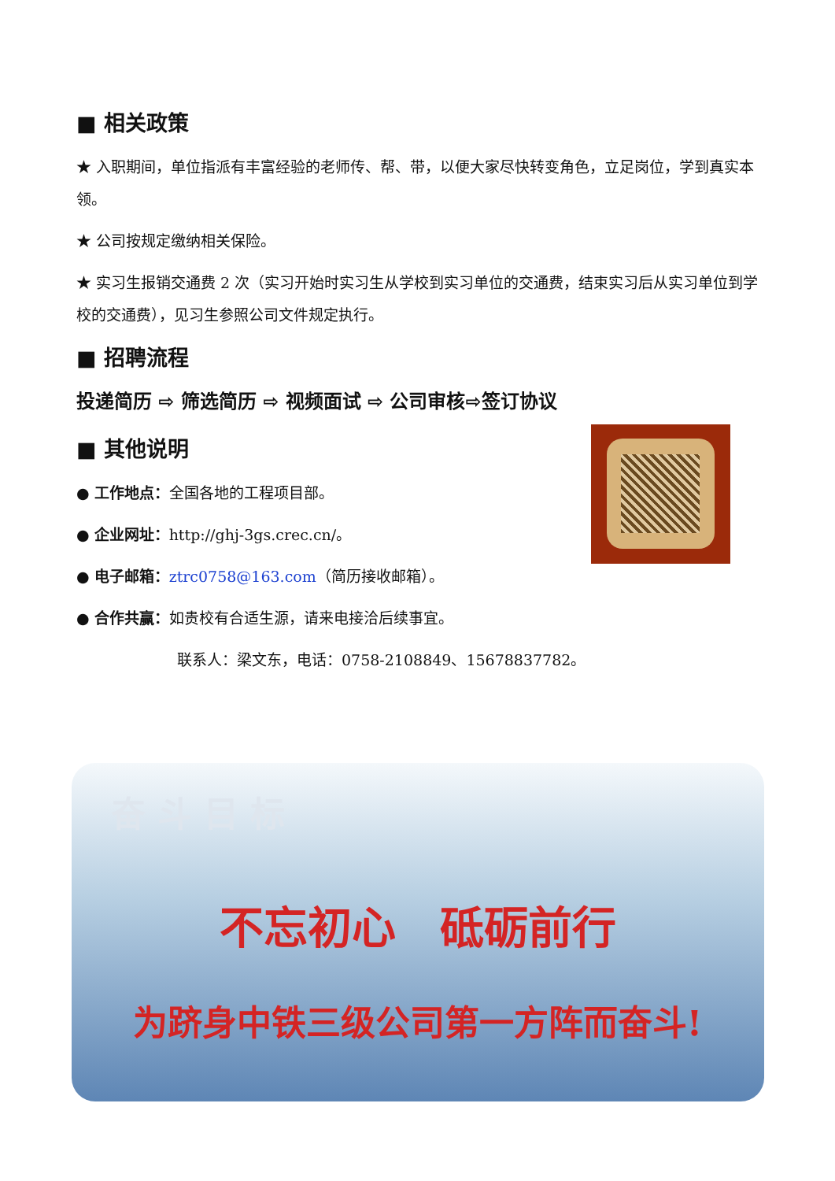■ 相关政策
★ 入职期间，单位指派有丰富经验的老师传、帮、带，以便大家尽快转变角色，立足岗位，学到真实本领。
★ 公司按规定缴纳相关保险。
★ 实习生报销交通费 2 次（实习开始时实习生从学校到实习单位的交通费，结束实习后从实习单位到学校的交通费），见习生参照公司文件规定执行。
■ 招聘流程
投递简历 ⇨ 筛选简历 ⇨ 视频面试 ⇨ 公司审核⇨签订协议
■ 其他说明
● 工作地点：全国各地的工程项目部。
● 企业网址：http://ghj-3gs.crec.cn/。
● 电子邮箱：ztrc0758@163.com（简历接收邮箱）。
● 合作共赢：如贵校有合适生源，请来电接洽后续事宜。
联系人：梁文东，电话：0758-2108849、15678837782。
奋 斗 目 标
不忘初心　砥砺前行
为跻身中铁三级公司第一方阵而奋斗!